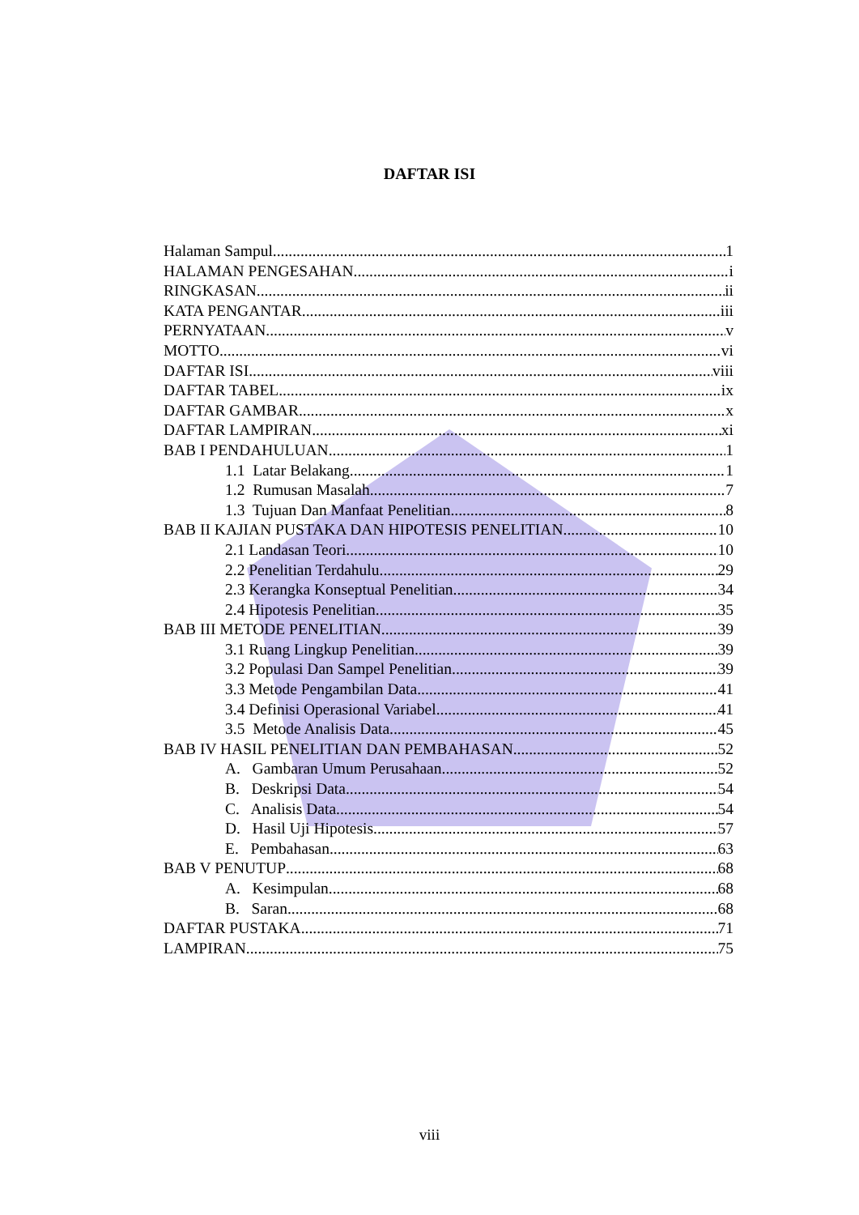DAFTAR ISI
Halaman Sampul 1
HALAMAN PENGESAHAN i
RINGKASAN ii
KATA PENGANTAR iii
PERNYATAAN v
MOTTO vi
DAFTAR ISI viii
DAFTAR TABEL ix
DAFTAR GAMBAR x
DAFTAR LAMPIRAN xi
BAB I PENDAHULUAN 1
1.1 Latar Belakang 1
1.2 Rumusan Masalah 7
1.3 Tujuan Dan Manfaat Penelitian 8
BAB II KAJIAN PUSTAKA DAN HIPOTESIS PENELITIAN 10
2.1 Landasan Teori 10
2.2 Penelitian Terdahulu 29
2.3 Kerangka Konseptual Penelitian 34
2.4 Hipotesis Penelitian 35
BAB III METODE PENELITIAN 39
3.1 Ruang Lingkup Penelitian 39
3.2 Populasi Dan Sampel Penelitian 39
3.3 Metode Pengambilan Data 41
3.4 Definisi Operasional Variabel 41
3.5 Metode Analisis Data 45
BAB IV HASIL PENELITIAN DAN PEMBAHASAN 52
A. Gambaran Umum Perusahaan 52
B. Deskripsi Data 54
C. Analisis Data 54
D. Hasil Uji Hipotesis 57
E. Pembahasan 63
BAB V PENUTUP 68
A. Kesimpulan 68
B. Saran 68
DAFTAR PUSTAKA 71
LAMPIRAN 75
viii